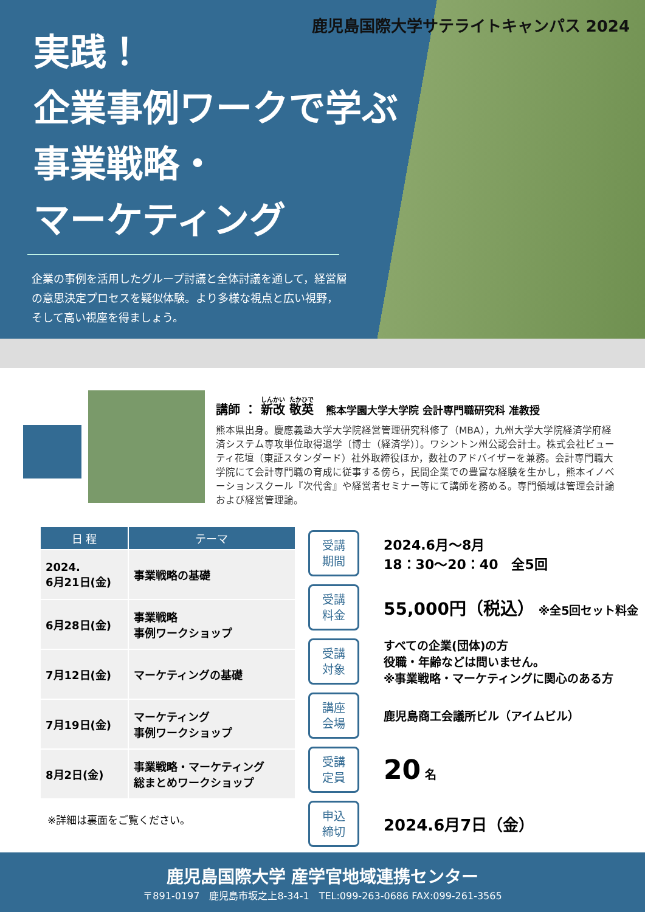鹿児島国際大学サテライトキャンパス 2024
実践！
企業事例ワークで学ぶ
事業戦略・
マーケティング
企業の事例を活用したグループ討議と全体討議を通して，経営層の意思決定プロセスを疑似体験。より多様な視点と広い視野，そして高い視座を得ましょう。
講師 ： 新改 敬英　熊本学園大学大学院 会計専門職研究科 准教授
熊本県出身。慶應義塾大学大学院経営管理研究科修了（MBA），九州大学大学院経済学府経済システム専攻単位取得退学〔博士（経済学）〕。ワシントン州公認会計士。株式会社ビューティ花壇（東証スタンダード）社外取締役ほか，数社のアドバイザーを兼務。会計専門職大学院にて会計専門職の育成に従事する傍ら，民間企業での豊富な経験を生かし，熊本イノベーションスクール『次代舎』や経営者セミナー等にて講師を務める。専門領域は管理会計論および経営管理論。
| 日 程 | テーマ |
| --- | --- |
| 2024. 6月21日(金) | 事業戦略の基礎 |
| 6月28日(金) | 事業戦略 事例ワークショップ |
| 7月12日(金) | マーケティングの基礎 |
| 7月19日(金) | マーケティング 事例ワークショップ |
| 8月2日(金) | 事業戦略・マーケティング 総まとめワークショップ |
※詳細は裏面をご覧ください。
受講
期間
2024.6月～8月
18：30～20：40　全5回
受講
料金
55,000円（税込） ※全5回セット料金
受講
対象
すべての企業(団体)の方
役職・年齢などは問いません。
※事業戦略・マーケティングに関心のある方
講座
会場
鹿児島商工会議所ビル（アイムビル）
受講
定員
20 名
申込
締切
2024.6月7日（金）
鹿児島国際大学 産学官地域連携センター
〒891-0197　鹿児島市坂之上8-34-1　TEL:099-263-0686 FAX:099-261-3565